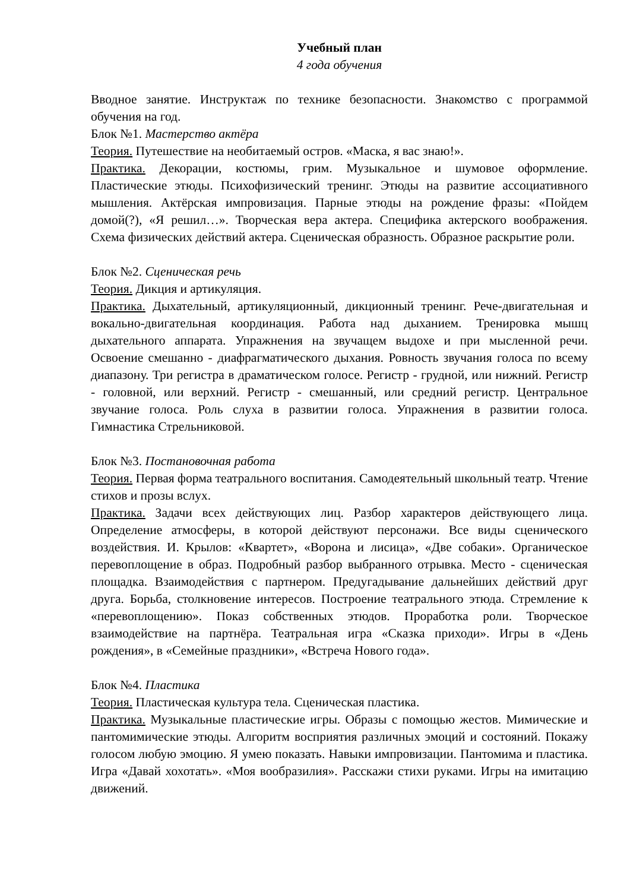Учебный план
4 года обучения
Вводное занятие. Инструктаж по технике безопасности. Знакомство с программой обучения на год.
Блок №1. Мастерство актёра
Теория. Путешествие на необитаемый остров. «Маска, я вас знаю!».
Практика. Декорации, костюмы, грим. Музыкальное и шумовое оформление. Пластические этюды. Психофизический тренинг. Этюды на развитие ассоциативного мышления. Актёрская импровизация. Парные этюды на рождение фразы: «Пойдем домой(?), «Я решил…». Творческая вера актера. Специфика актерского воображения. Схема физических действий актера. Сценическая образность. Образное раскрытие роли.
Блок №2. Сценическая речь
Теория. Дикция и артикуляция.
Практика. Дыхательный, артикуляционный, дикционный тренинг. Рече-двигательная и вокально-двигательная координация. Работа над дыханием. Тренировка мышц дыхательного аппарата. Упражнения на звучащем выдохе и при мысленной речи. Освоение смешанно - диафрагматического дыхания. Ровность звучания голоса по всему диапазону. Три регистра в драматическом голосе. Регистр - грудной, или нижний. Регистр - головной, или верхний. Регистр - смешанный, или средний регистр. Центральное звучание голоса. Роль слуха в развитии голоса. Упражнения в развитии голоса. Гимнастика Стрельниковой.
Блок №3. Постановочная работа
Теория. Первая форма театрального воспитания. Самодеятельный школьный театр. Чтение стихов и прозы вслух.
Практика. Задачи всех действующих лиц. Разбор характеров действующего лица. Определение атмосферы, в которой действуют персонажи. Все виды сценического воздействия. И. Крылов: «Квартет», «Ворона и лисица», «Две собаки». Органическое перевоплощение в образ. Подробный разбор выбранного отрывка. Место - сценическая площадка. Взаимодействия с партнером. Предугадывание дальнейших действий друг друга. Борьба, столкновение интересов. Построение театрального этюда. Стремление к «перевоплощению». Показ собственных этюдов. Проработка роли. Творческое взаимодействие на партнёра. Театральная игра «Сказка приходи». Игры в «День рождения», в «Семейные праздники», «Встреча Нового года».
Блок №4. Пластика
Теория. Пластическая культура тела. Сценическая пластика.
Практика. Музыкальные пластические игры. Образы с помощью жестов. Мимические и пантомимические этюды. Алгоритм восприятия различных эмоций и состояний. Покажу голосом любую эмоцию. Я умею показать. Навыки импровизации. Пантомима и пластика. Игра «Давай хохотать». «Моя вообразилия». Расскажи стихи руками. Игры на имитацию движений.